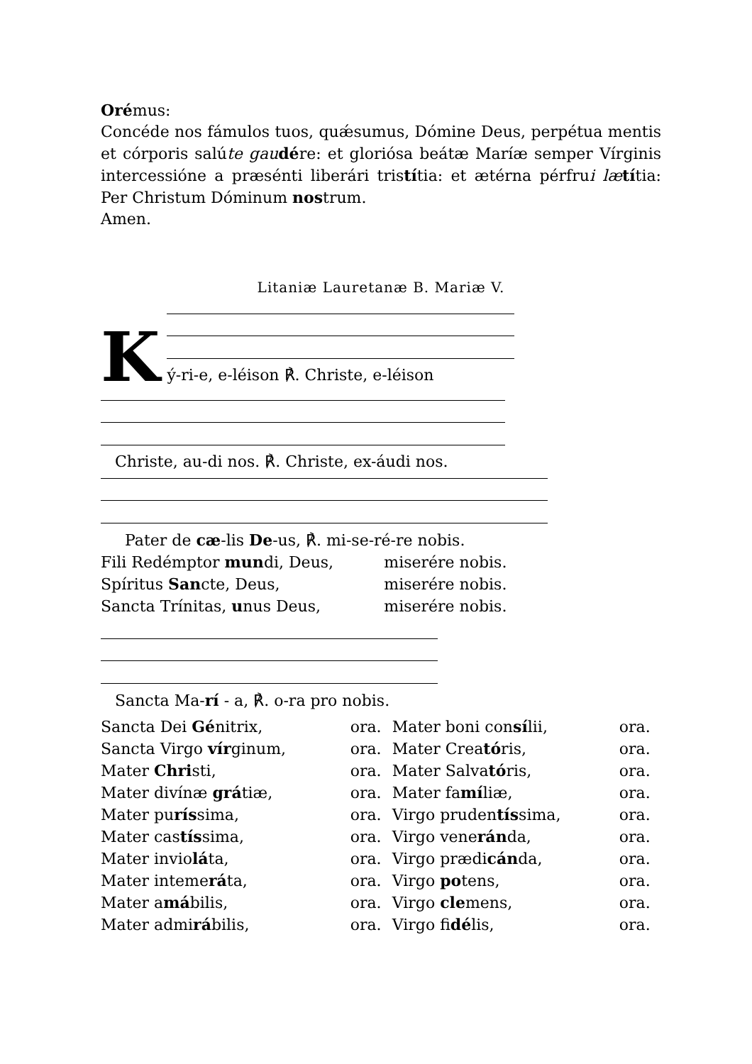Orémus:
Concéde nos fámulos tuos, quǽsumus, Dómine Deus, perpétua mentis et córporis salúte gau dére: et gloriósa beátæ Maríæ semper Vírginis intercessióne a præsénti liberári tristítia: et ætérna pérfrui læ títia: Per Christum Dóminum nostrum.
Amen.
Litaniæ Lauretanæ B. Mariæ V.
K
ý-ri-e, e-léison ℟. Christe, e-léison
Christe, au-di nos. ℟. Christe, ex-áudi nos.
Pater de cæ-lis De-us, ℟. mi-se-ré-re nobis.
| Fili Redémptor mun di, Deus, | miserére nobis. |
| Spíritus San cte, Deus, | miserére nobis. |
| Sancta Trínitas, u nus Deus, | miserére nobis. |
Sancta Ma-rí - a, ℟. o-ra pro nobis.
| Sancta Dei Gé nitrix, | ora. | Mater boni con sí lii, | ora. |
| Sancta Virgo vír ginum, | ora. | Mater Crea tó ris, | ora. |
| Mater Chri sti, | ora. | Mater Salva tó ris, | ora. |
| Mater divínæ grá tiæ, | ora. | Mater fa mí liæ, | ora. |
| Mater pu rís sima, | ora. | Virgo pruden tís sima, | ora. |
| Mater cas tís sima, | ora. | Virgo vene rán da, | ora. |
| Mater invio lá ta, | ora. | Virgo prædi cán da, | ora. |
| Mater inteme rá ta, | ora. | Virgo po tens, | ora. |
| Mater a má bilis, | ora. | Virgo cle mens, | ora. |
| Mater admi rá bilis, | ora. | Virgo fi dé lis, | ora. |